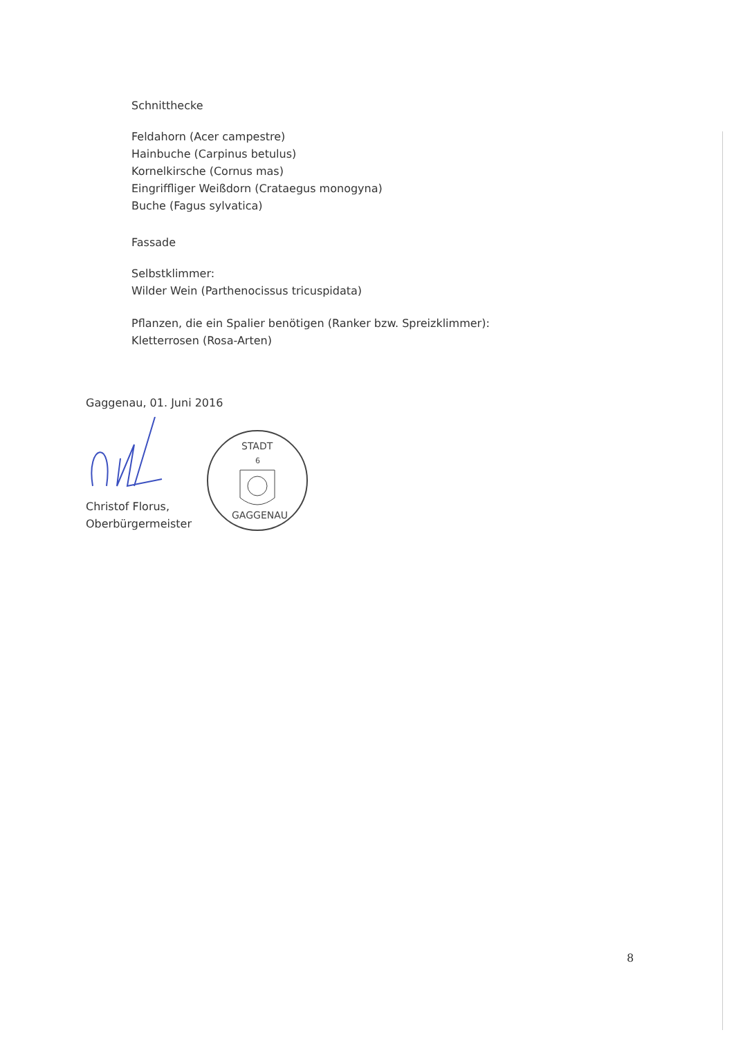Schnitthecke
Feldahorn (Acer campestre)
Hainbuche (Carpinus betulus)
Kornelkirsche (Cornus mas)
Eingriffliger Weißdorn (Crataegus monogyna)
Buche (Fagus sylvatica)
Fassade
Selbstklimmer:
Wilder Wein (Parthenocissus tricuspidata)
Pflanzen, die ein Spalier benötigen (Ranker bzw. Spreizklimmer):
Kletterrosen (Rosa-Arten)
Gaggenau, 01. Juni 2016
Christof Florus,
Oberbürgermeister
STADT
6
GAGGENAU
8